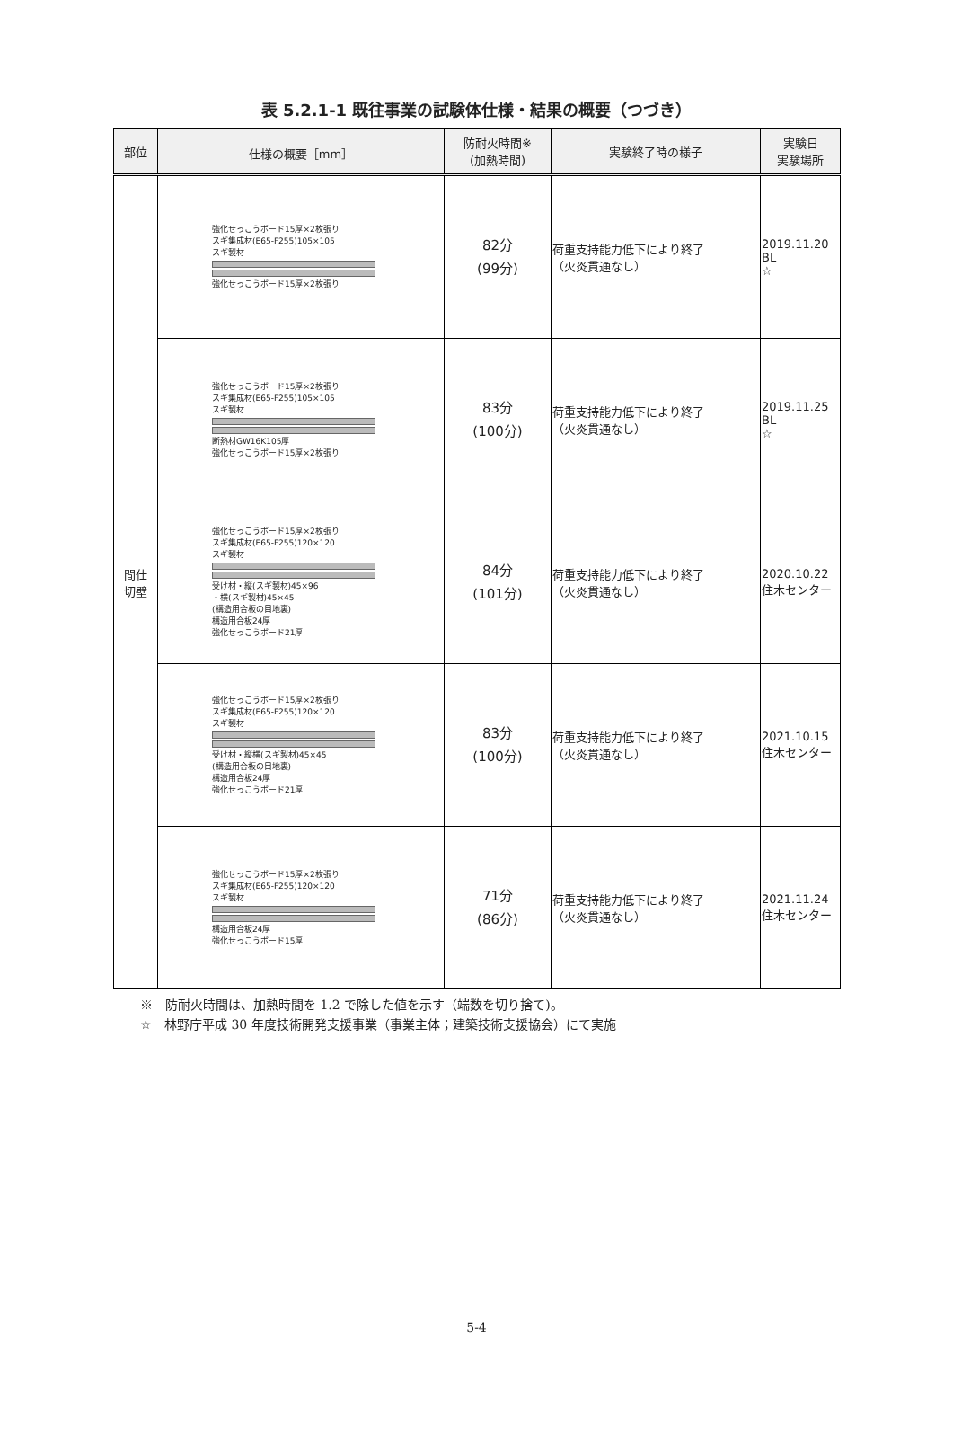表 5.2.1-1 既往事業の試験体仕様・結果の概要（つづき）
| 部位 | 仕様の概要［mm］ | 防耐火時間※ (加熱時間) | 実験終了時の様子 | 実験日 実験場所 |
| --- | --- | --- | --- | --- |
| 間仕 切壁 | 強化せっこうボード15厚×2枚張り スギ集成材(E65-F255)105×105 スギ製材 強化せっこうボード15厚×2枚張り | 82分 (99分) | 荷重支持能力低下により終了 （火炎貫通なし） | 2019.11.20 BL ☆ |
| | 強化せっこうボード15厚×2枚張り スギ集成材(E65-F255)105×105 スギ製材 断熱材GW16K105厚 強化せっこうボード15厚×2枚張り | 83分 (100分) | 荷重支持能力低下により終了 （火炎貫通なし） | 2019.11.25 BL ☆ |
| | 強化せっこうボード15厚×2枚張り スギ集成材(E65-F255)120×120 スギ製材 受け材・縦(スギ製材)45×96 ・横(スギ製材)45×45 (構造用合板の目地裏) 構造用合板24厚 強化せっこうボード21厚 | 84分 (101分) | 荷重支持能力低下により終了 （火炎貫通なし） | 2020.10.22 住木センター |
| | 強化せっこうボード15厚×2枚張り スギ集成材(E65-F255)120×120 スギ製材 受け材・縦横(スギ製材)45×45 (構造用合板の目地裏) 構造用合板24厚 強化せっこうボード21厚 | 83分 (100分) | 荷重支持能力低下により終了 （火炎貫通なし） | 2021.10.15 住木センター |
| | 強化せっこうボード15厚×2枚張り スギ集成材(E65-F255)120×120 スギ製材 構造用合板24厚 強化せっこうボード15厚 | 71分 (86分) | 荷重支持能力低下により終了 （火炎貫通なし） | 2021.11.24 住木センター |
※　防耐火時間は、加熱時間を 1.2 で除した値を示す（端数を切り捨て)。
☆　林野庁平成 30 年度技術開発支援事業（事業主体；建築技術支援協会）にて実施
5-4